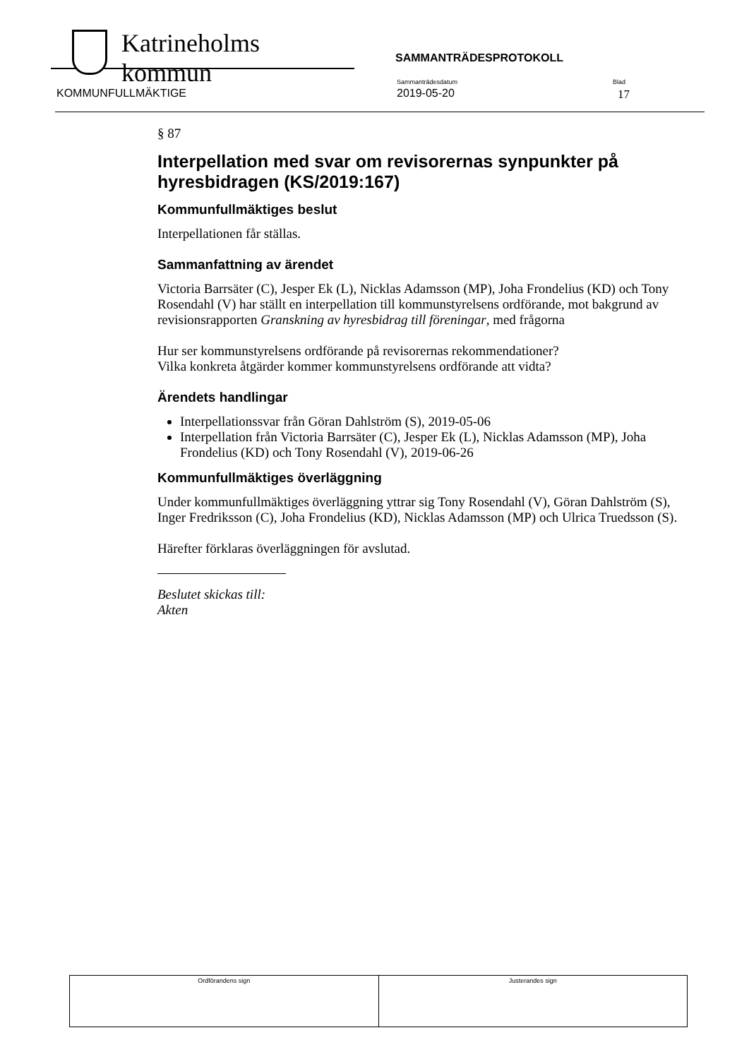Katrineholms kommun SAMMANTRÄDESPROTOKOLL
KOMMUNFULLMÄKTIGE
Sammanträdesdatum
2019-05-20
Blad
17
§ 87
Interpellation med svar om revisorernas synpunkter på hyresbidragen (KS/2019:167)
Kommunfullmäktiges beslut
Interpellationen får ställas.
Sammanfattning av ärendet
Victoria Barrsäter (C), Jesper Ek (L), Nicklas Adamsson (MP), Joha Frondelius (KD) och Tony Rosendahl (V) har ställt en interpellation till kommunstyrelsens ordförande, mot bakgrund av revisionsrapporten Granskning av hyresbidrag till föreningar, med frågorna
Hur ser kommunstyrelsens ordförande på revisorernas rekommendationer?
Vilka konkreta åtgärder kommer kommunstyrelsens ordförande att vidta?
Ärendets handlingar
Interpellationssvar från Göran Dahlström (S), 2019-05-06
Interpellation från Victoria Barrsäter (C), Jesper Ek (L), Nicklas Adamsson (MP), Joha Frondelius (KD) och Tony Rosendahl (V), 2019-06-26
Kommunfullmäktiges överläggning
Under kommunfullmäktiges överläggning yttrar sig Tony Rosendahl (V), Göran Dahlström (S), Inger Fredriksson (C), Joha Frondelius (KD), Nicklas Adamsson (MP) och Ulrica Truedsson (S).
Härefter förklaras överläggningen för avslutad.
Beslutet skickas till:
Akten
| Ordförandens sign | Justerandes sign |